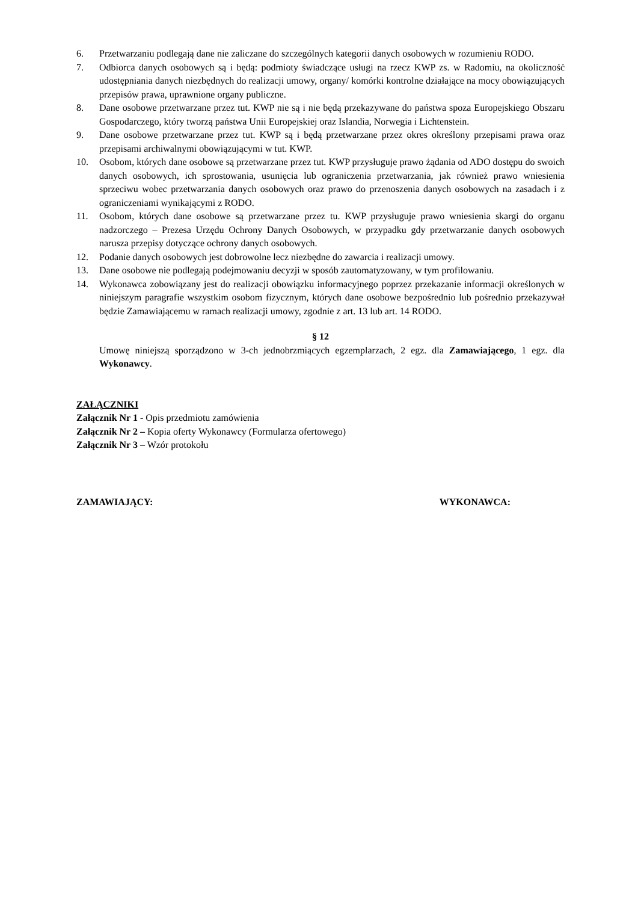6. Przetwarzaniu podlegają dane nie zaliczane do szczególnych kategorii danych osobowych w rozumieniu RODO.
7. Odbiorca danych osobowych są i będą: podmioty świadczące usługi na rzecz KWP zs. w Radomiu, na okoliczność udostępniania danych niezbędnych do realizacji umowy, organy/ komórki kontrolne działające na mocy obowiązujących przepisów prawa, uprawnione organy publiczne.
8. Dane osobowe przetwarzane przez tut. KWP nie są i nie będą przekazywane do państwa spoza Europejskiego Obszaru Gospodarczego, który tworzą państwa Unii Europejskiej oraz Islandia, Norwegia i Lichtenstein.
9. Dane osobowe przetwarzane przez tut. KWP są i będą przetwarzane przez okres określony przepisami prawa oraz przepisami archiwalnymi obowiązującymi w tut. KWP.
10. Osobom, których dane osobowe są przetwarzane przez tut. KWP przysługuje prawo żądania od ADO dostępu do swoich danych osobowych, ich sprostowania, usunięcia lub ograniczenia przetwarzania, jak również prawo wniesienia sprzeciwu wobec przetwarzania danych osobowych oraz prawo do przenoszenia danych osobowych na zasadach i z ograniczeniami wynikającymi z RODO.
11. Osobom, których dane osobowe są przetwarzane przez tu. KWP przysługuje prawo wniesienia skargi do organu nadzorczego – Prezesa Urzędu Ochrony Danych Osobowych, w przypadku gdy przetwarzanie danych osobowych narusza przepisy dotyczące ochrony danych osobowych.
12. Podanie danych osobowych jest dobrowolne lecz niezbędne do zawarcia i realizacji umowy.
13. Dane osobowe nie podlegają podejmowaniu decyzji w sposób zautomatyzowany, w tym profilowaniu.
14. Wykonawca zobowiązany jest do realizacji obowiązku informacyjnego poprzez przekazanie informacji określonych w niniejszym paragrafie wszystkim osobom fizycznym, których dane osobowe bezpośrednio lub pośrednio przekazywał będzie Zamawiającemu w ramach realizacji umowy, zgodnie z art. 13 lub art. 14 RODO.
§ 12
Umowę niniejszą sporządzono w 3-ch jednobrzmiących egzemplarzach, 2 egz. dla Zamawiającego, 1 egz. dla Wykonawcy.
ZAŁĄCZNIKI
Załącznik Nr 1 - Opis przedmiotu zamówienia
Załącznik Nr 2 – Kopia oferty Wykonawcy (Formularza ofertowego)
Załącznik Nr 3 – Wzór protokołu
ZAMAWIAJĄCY: WYKONAWCA: